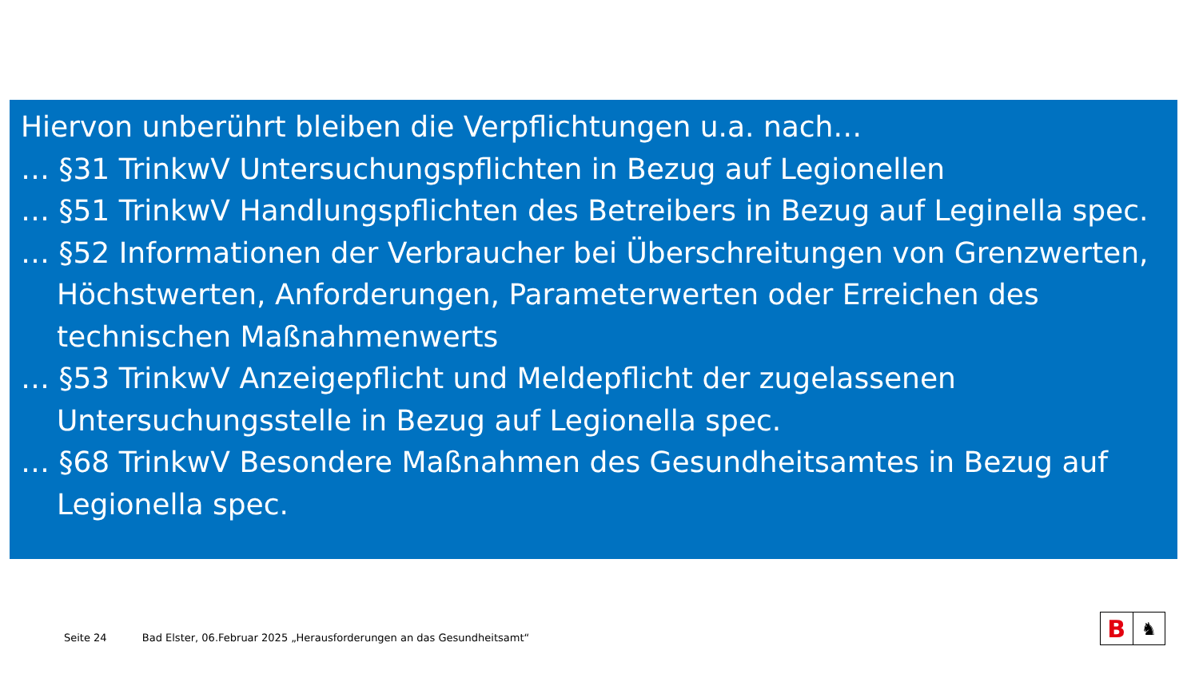Hiervon unberührt bleiben die Verpflichtungen u.a. nach…
… §31 TrinkwV Untersuchungspflichten in Bezug auf Legionellen
… §51 TrinkwV Handlungspflichten des Betreibers in Bezug auf Leginella spec.
… §52 Informationen der Verbraucher bei Überschreitungen von Grenzwerten, Höchstwerten, Anforderungen, Parameterwerten oder Erreichen des technischen Maßnahmenwerts
… §53 TrinkwV Anzeigepflicht und Meldepflicht der zugelassenen Untersuchungsstelle in Bezug auf Legionella spec.
… §68 TrinkwV Besondere Maßnahmen des Gesundheitsamtes in Bezug auf Legionella spec.
Seite 24 Bad Elster, 06.Februar 2025 „Herausforderungen an das Gesundheitsamt“
B
♞